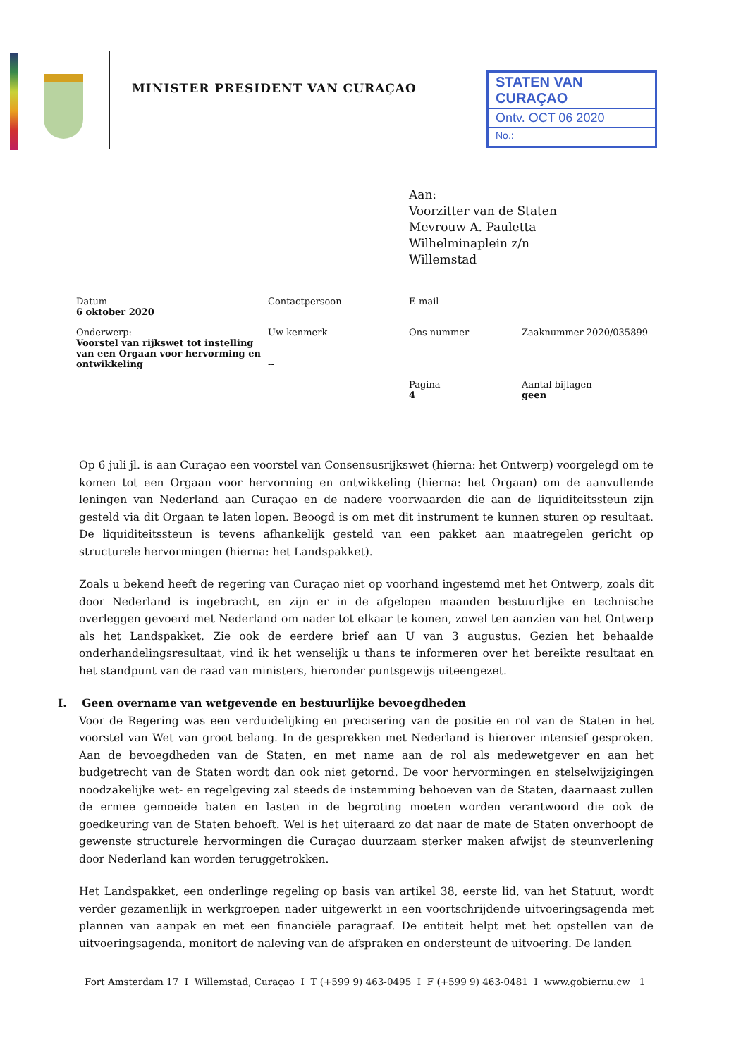MINISTER PRESIDENT VAN CURAÇAO
STATEN VAN CURAÇAO
Ontv. OCT 06 2020
No.:
Aan:
Voorzitter van de Staten
Mevrouw A. Pauletta
Wilhelminaplein z/n
Willemstad
| Datum 6 oktober 2020 | Contactpersoon | E-mail | |
| Onderwerp: Voorstel van rijkswet tot instelling van een Orgaan voor hervorming en ontwikkeling | Uw kenmerk -- | Ons nummer | Zaaknummer 2020/035899 |
| | | Pagina 4 | Aantal bijlagen geen |
Op 6 juli jl. is aan Curaçao een voorstel van Consensusrijkswet (hierna: het Ontwerp) voorgelegd om te komen tot een Orgaan voor hervorming en ontwikkeling (hierna: het Orgaan) om de aanvullende leningen van Nederland aan Curaçao en de nadere voorwaarden die aan de liquiditeitssteun zijn gesteld via dit Orgaan te laten lopen. Beoogd is om met dit instrument te kunnen sturen op resultaat. De liquiditeitssteun is tevens afhankelijk gesteld van een pakket aan maatregelen gericht op structurele hervormingen (hierna: het Landspakket).
Zoals u bekend heeft de regering van Curaçao niet op voorhand ingestemd met het Ontwerp, zoals dit door Nederland is ingebracht, en zijn er in de afgelopen maanden bestuurlijke en technische overleggen gevoerd met Nederland om nader tot elkaar te komen, zowel ten aanzien van het Ontwerp als het Landspakket. Zie ook de eerdere brief aan U van 3 augustus. Gezien het behaalde onderhandelingsresultaat, vind ik het wenselijk u thans te informeren over het bereikte resultaat en het standpunt van de raad van ministers, hieronder puntsgewijs uiteengezet.
I. Geen overname van wetgevende en bestuurlijke bevoegdheden
Voor de Regering was een verduidelijking en precisering van de positie en rol van de Staten in het voorstel van Wet van groot belang. In de gesprekken met Nederland is hierover intensief gesproken. Aan de bevoegdheden van de Staten, en met name aan de rol als medewetgever en aan het budgetrecht van de Staten wordt dan ook niet getornd. De voor hervormingen en stelselwijzigingen noodzakelijke wet- en regelgeving zal steeds de instemming behoeven van de Staten, daarnaast zullen de ermee gemoeide baten en lasten in de begroting moeten worden verantwoord die ook de goedkeuring van de Staten behoeft. Wel is het uiteraard zo dat naar de mate de Staten onverhoopt de gewenste structurele hervormingen die Curaçao duurzaam sterker maken afwijst de steunverlening door Nederland kan worden teruggetrokken.
Het Landspakket, een onderlinge regeling op basis van artikel 38, eerste lid, van het Statuut, wordt verder gezamenlijk in werkgroepen nader uitgewerkt in een voortschrijdende uitvoeringsagenda met plannen van aanpak en met een financiële paragraaf. De entiteit helpt met het opstellen van de uitvoeringsagenda, monitort de naleving van de afspraken en ondersteunt de uitvoering. De landen
Fort Amsterdam 17 I Willemstad, Curaçao I T (+599 9) 463-0495 I F (+599 9) 463-0481 I www.gobiernu.cw 1